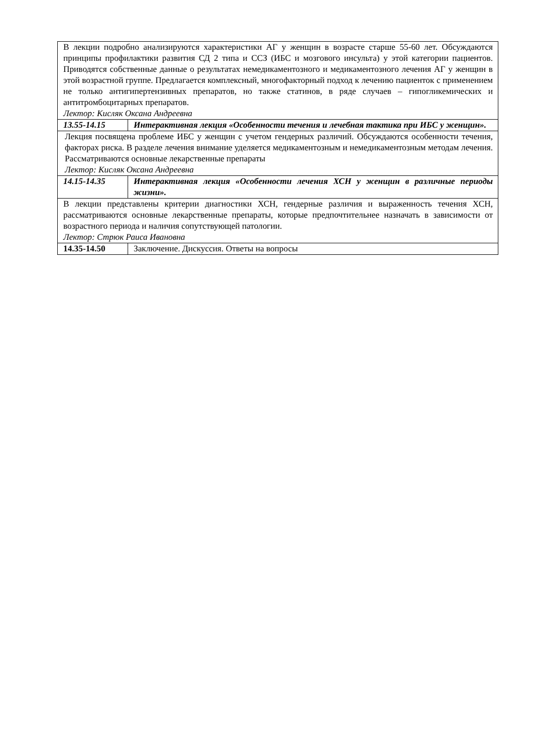| В лекции подробно анализируются характеристики АГ у женщин в возрасте старше 55-60 лет. Обсуждаются принципы профилактики развития СД 2 типа и ССЗ (ИБС и мозгового инсульта) у этой категории пациентов. Приводятся собственные данные о результатах немедикаментозного и медикаментозного лечения АГ у женщин в этой возрастной группе. Предлагается комплексный, многофакторный подход к лечению пациенток с применением не только антигипертензивных препаратов, но также статинов, в ряде случаев – гипогликемических и антитромбоцитарных препаратов. Лектор: Кисляк Оксана Андреевна | |
| 13.55-14.15 | Интерактивная лекция «Особенности течения и лечебная тактика при ИБС у женщин». |
| Лекция посвящена проблеме ИБС у женщин с учетом гендерных различий. Обсуждаются особенности течения, факторах риска. В разделе лечения внимание уделяется медикаментозным и немедикаментозным методам лечения. Рассматриваются основные лекарственные препараты Лектор: Кисляк Оксана Андреевна | |
| 14.15-14.35 | Интерактивная лекция «Особенности лечения ХСН у женщин в различные периоды жизни». |
| В лекции представлены критерии диагностики ХСН, гендерные различия и выраженность течения ХСН, рассматриваются основные лекарственные препараты, которые предпочтительнее назначать в зависимости от возрастного периода и наличия сопутствующей патологии. Лектор: Стрюк Раиса Ивановна | |
| 14.35-14.50 | Заключение. Дискуссия. Ответы на вопросы |